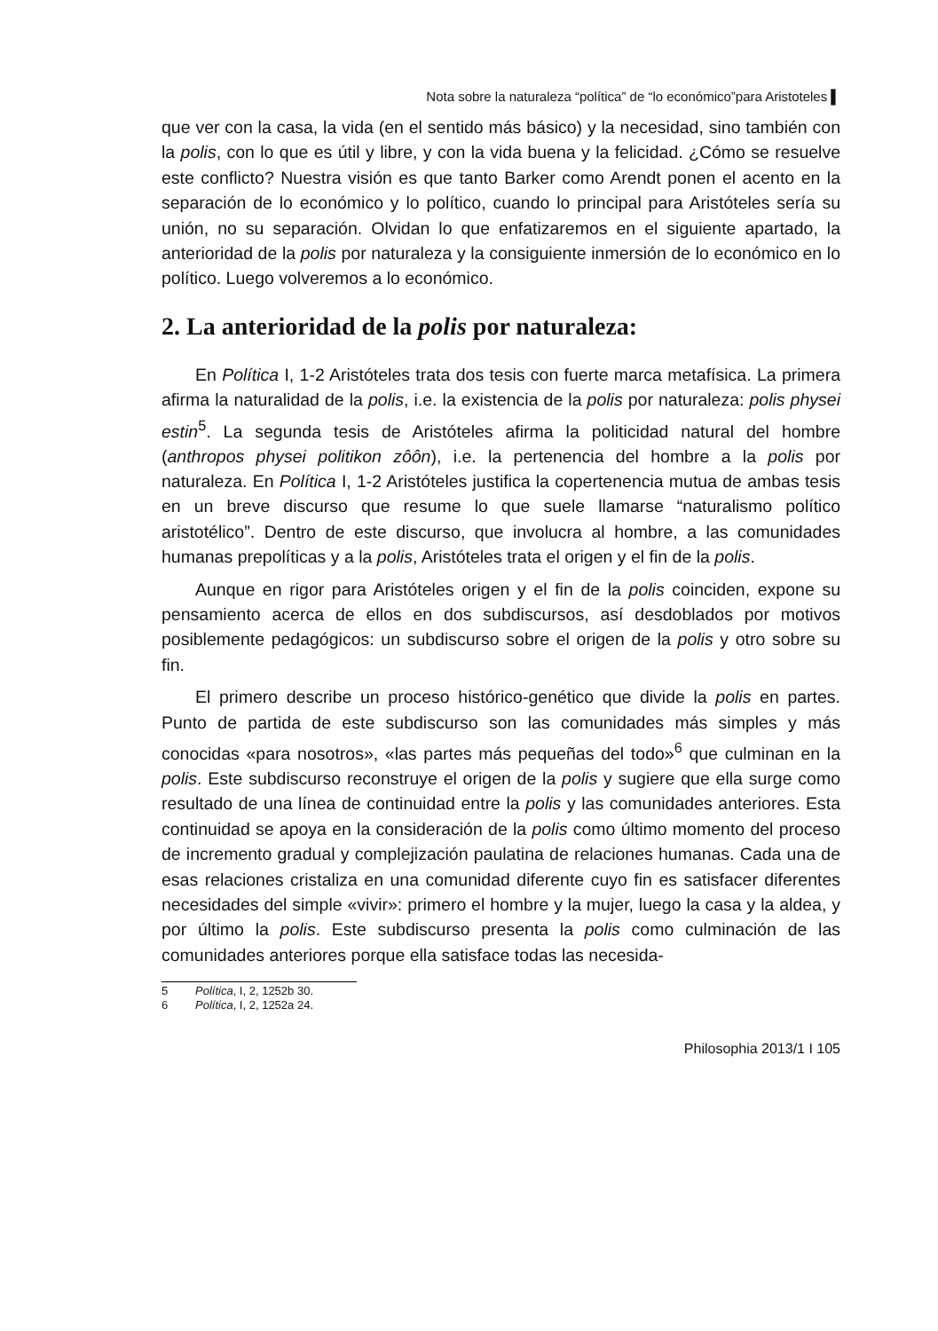Nota sobre la naturaleza “política” de “lo económico”para Aristoteles ▌
que ver con la casa, la vida (en el sentido más básico) y la necesidad, sino también con la polis, con lo que es útil y libre, y con la vida buena y la felicidad. ¿Cómo se resuelve este conflicto? Nuestra visión es que tanto Barker como Arendt ponen el acento en la separación de lo económico y lo político, cuando lo principal para Aristóteles sería su unión, no su separación. Olvidan lo que enfatizaremos en el siguiente apartado, la anterioridad de la polis por naturaleza y la consiguiente inmersión de lo económico en lo político. Luego volveremos a lo económico.
2. La anterioridad de la polis por naturaleza:
En Política I, 1-2 Aristóteles trata dos tesis con fuerte marca metafísica. La primera afirma la naturalidad de la polis, i.e. la existencia de la polis por naturaleza: polis physei estin<sup>5</sup>. La segunda tesis de Aristóteles afirma la politicidad natural del hombre (anthropos physei politikon zôôn), i.e. la pertenencia del hombre a la polis por naturaleza. En Política I, 1-2 Aristóteles justifica la copertenencia mutua de ambas tesis en un breve discurso que resume lo que suele llamarse “naturalismo político aristotélico”. Dentro de este discurso, que involucra al hombre, a las comunidades humanas prepolíticas y a la polis, Aristóteles trata el origen y el fin de la polis.
Aunque en rigor para Aristóteles origen y el fin de la polis coinciden, expone su pensamiento acerca de ellos en dos subdiscursos, así desdoblados por motivos posiblemente pedagógicos: un subdiscurso sobre el origen de la polis y otro sobre su fin.
El primero describe un proceso histórico-genético que divide la polis en partes. Punto de partida de este subdiscurso son las comunidades más simples y más conocidas «para nosotros», «las partes más pequeñas del todo»<sup>6</sup> que culminan en la polis. Este subdiscurso reconstruye el origen de la polis y sugiere que ella surge como resultado de una línea de continuidad entre la polis y las comunidades anteriores. Esta continuidad se apoya en la consideración de la polis como último momento del proceso de incremento gradual y complejización paulatina de relaciones humanas. Cada una de esas relaciones cristaliza en una comunidad diferente cuyo fin es satisfacer diferentes necesidades del simple «vivir»: primero el hombre y la mujer, luego la casa y la aldea, y por último la polis. Este subdiscurso presenta la polis como culminación de las comunidades anteriores porque ella satisface todas las necesida-
5 Política, I, 2, 1252b 30.
6 Política, I, 2, 1252a 24.
Philosophia 2013/1 I 105